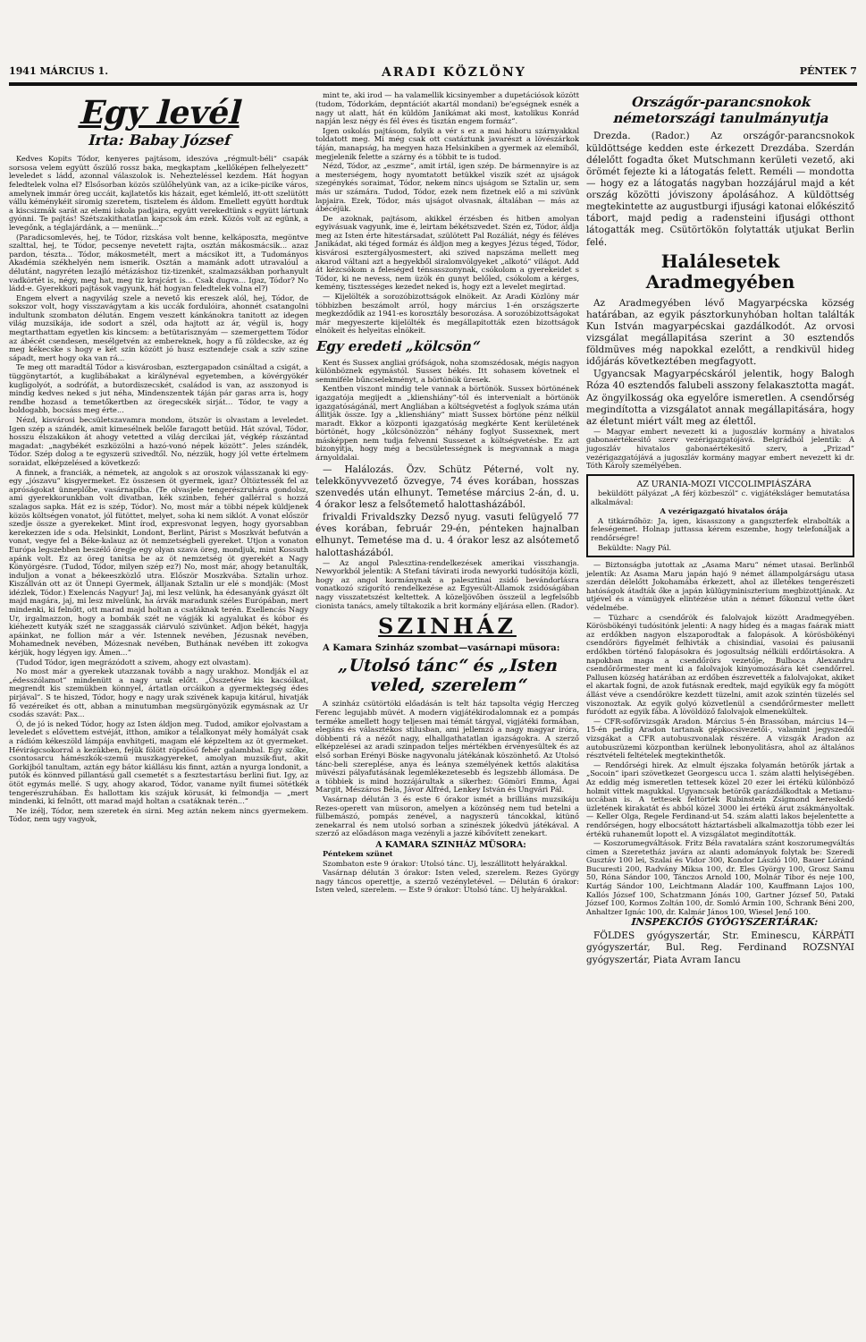1941 MÁRCIUS 1. ARADI KÖZLÖNY PÉNTEK 7
Egy levél
Irta: Babay József
Kedves Kopits Tódor, kenyeres pajtásom, ideszóva „régmult-béli“ csapák sorsosa velem együtt őszülő rossz baka, megkaptam „kellőképen felhelyezett“ leveledet s ládd, azonnal válaszolok is. Nehezteléssel kezdem. Hát hogyan feledtelek volna el? Elsősorban közös szülőhelyünk van, az a icike-picike város, amelynek immár öreg uccáit, kajlatetős kis házait, eget kémlelő, itt-ott szelütött vállu kéménykéit siromig szeretem, tisztelem és áldom. Emellett együtt hordtuk a kiscsizmák sarát az elemi iskola padjaira, együtt verekedtünk s együtt lártunk gyónni. Te pajtás! Szétszakithatatlan kapcsok ám ezek. Közös volt az egünk, a levegőnk, a téglajárdánk, a — menünk...“
(Paradicsomlevés, hej, te Tódor, rizskása volt benne, kelkáposzta, megöntve szalttal, hej, te Tódor, pecsenye nevetett rajta, osztán mákosmácsik... azaz pardon, tészta... Tódor, mákosmetélt, mert a mácsikot itt, a Tudományos Akadémia székhelyén nem ismerik. Osztán a mamánk adott utravalóul a délutánt, nagyréten lezajló métázáshoz tiz-tizenkét, szalmazsákban porhanyult vadkörtét is, négy, meg hat, meg tiz krajcárt is... Csak dugva... Igaz, Tódor? No ládd-e. Gyerekkori pajtások vagyunk, hát hogyan feledtelek volna el?)
Engem elvert a nagyvilág szele a nevető kis ereszek alól, hej, Tódor, de sokszor volt, hogy visszavágytam a kis uccák fordulóira, ahonnét csatangolni indultunk szombaton délután. Engem veszett kánkánokra tanitott az idegen világ muzsikája, ide sodort a szél, oda hajtott az ár, végül is, hogy megtarthattam egyetlen kis kincsem: a betütarisznyám — szemergettem Tódor az ábécét csendesen, mesélgetvén az embereknek, hogy a fű zöldecske, az ég meg kékecske s hogy e két szin között jó husz esztendeje csak a sziv szine sápadt, mert hogy oka van rá...
Te meg ott maradtál Tódor a kisvárosban, esztergapadon csináltad a csigát, a tüggönytartót, a kuglibábakat a királynéval egyetemben, a kövérgyökér kugligolyót, a sodrófát, a butordiszecskét, családod is van, az asszonyod is mindig kedves neked s jut néha, Mindenszentek táján pár garas arra is, hogy rendbe hozasd a temetőkertben az öregecskék sirját... Tódor, te vagy a boldogabb, bocsáss meg érte...
Nézd, kisvárosi becsületszavamra mondom, ötször is olvastam a leveledet. Igen szép a szándék, amit kimesélnek belőle faragott betüid. Hát szóval, Tódor, hosszu élszakákon át ahogy vetetted a világ dercikai ját, végkép rászántad magadat: „nagybékét eszközölni a hazó-vonó népek között“. Jeles szándék, Tódor. Szép dolog a te egyszerü szivedtől. No, nézzük, hogy jól vette értelmem soraidat, elképzelésed a következő:
A finnek, a franciák, a németek, az angolok s az oroszok válasszanak ki egy-egy „jószavu“ kisgyermeket. Ez összesen öt gyermek, igaz? Öltöztessék fel az apróságokat ünneplőbe, vasárnapiba. (Te olvasjele tengerészruhára gondolsz, ami gyerekkorunkban volt divatban, kék szinben, fehér gallérral s hozzá szalagos sapka. Hát ez is szép, Tódor). No, most már a többi népek küldjenek közös költségen vonatot, jól fütöttet, melyet, soha ki nem siklót. A vonat először szedje össze a gyerekeket. Mint írod, expresvonat legyen, hogy gyorsabban kerekezzen ide s oda. Helsinkit, Londont, Berlint, Párist s Moszkvát befutván a vonat, vegye fel a Béke-kalauz az öt nemzetségbeli gyereket. Utjon a vonaton Európa legszebben beszélő öregje egy olyan szava öreg, mondjuk, mint Kossuth apánk volt. Ez az öreg tanitsa be az öt nemzetség öt gyerekét a Nagy Könyörgésre. (Tudod, Tódor, milyen szép ez?) No, most már, ahogy betanulták, induljon a vonat a békeeszközlő utra. Először Moszkvába. Sztalin urhoz. Kiszállván ott az öt Ünnepi Gyermek, álljanak Sztalin ur elé s mondják: (Most idézlek, Tódor.) Exelencás Nagyur! Jaj, mi lesz velünk, ha édesanyánk gyászt ölt majd magára, jaj, mi lesz mivelünk, ha árvák maradunk széles Európában, mert mindenki, ki felnőtt, ott marad majd holtan a csatáknak terén. Exellencás Nagy Ur, irgalmazzon, hogy a bombák szét ne vágják ki agyalukat és kóbor és kiéhezett kutyák szét ne szaggassák ciárvuló szivünket. Adjon békét, hagyja apáinkat, ne follion már a vér. Istennek nevében, Jézusnak nevében, Mohamednek nevében, Mózesnak nevében, Buthának nevében itt zokogva kérjük, hogy légyen igy. Ámen...“
(Tudod Tódor, igen megrázódott a szivem, ahogy ezt olvastam).
No most már a gyerekek utazzanak tovább a nagy urakhoz. Mondják el az „édesszólamot“ mindenütt a nagy urak előtt. „Összetéve kis kacsóikat, megrendt kis szemükben könnyel, ártatlan orcáikon a gyermektegség édes pirjával“. S te hiszed, Tódor, hogy e nagy urak szivének kapuja kitárul, hivatják fő vezéreiket és ott, abban a minutumban megsürgönyözik egymásnak az Ur csodás szavát: Pax...
Ó, de jó is neked Tódor, hogy az Isten áldjon meg. Tudod, amikor ejolvastam a leveledet s elővettem estvéját, itthon, amikor a télalkonyat mély homályát csak a rádióm kékeszöld lámpája envhitgeti, magam elé képzeltem az öt gyermeket. Hévirágcsokorral a kezükben, fejük fölött röpdöső fehér galambbal. Egy szőke, csontosarcu hámészkók-szemü muszkagyereket, amolyan muzsik-fiut, akit Gorkijból tanultam, aztán egy bátor kiállásu kis finnt, aztán a nyurga londonit, a putók és könnved pillantású gall csemetét s a fesztestartásu berlini fiut. Igy, az ötöt egymás mellé. S ugy, ahogy akarod, Tódor, vaname nyilt fiumei sötétkék tengerészruhában. És hallottam kis szájuk körusát, ki felmondja — „mert mindenki, ki felnőtt, ott marad majd holtan a csatáknak terén...“
Ne izélj, Tódor, nem szeretek én sirni. Meg aztán nekem nincs gyermekem. Tódor, nem ugy vagyok,
mint te, aki irod — ha valamellik kicsinyember a dupetációsok között (tudom, Tódorkám, depntációt akartál mondani) be'egségnek esnék a nagy ut alatt, hát én küldöm Janikámat aki most, katolikus Konrád napján lesz négy és fél éves és tisztán engem formáz“.
Igen oskolás pajtásom, folyik a vér s ez a mai háboru szárnyakkal toldatott meg. Mi még csak ott csatáztunk javarészt a lövészárkok táján, manapság, ha megyen haza Helsinkiben a gyermek az elemiből, megjelenik felette a szárny és a többit te is tudod.
Nézd, Tódor, az „eszme“, amit irtál, igen szép. De bármennyire is az a mesterségem, hogy nyomtatott betükkel viszik szét az ujságok szegénykés soraimat, Tódor, nekem nincs ujságom se Sztalin ur, sem más ur számára. Tudod, Tódor, ezek nem fizetnek elő a mi szivünk lapjaira. Ezek, Tódor, más ujságot olvasnak, általában — más az ábécéjük.
De azoknak, pajtásom, akikkel érzésben és hitben amolyan egyivásuak vagyunk, ime é, leirtam békétszvedet. Szén ez, Tódor, áldja meg az Isten érte hitestársadat, szülötett Pal Rozáliát, négy és féléves Janikádat, aki téged formáz és áldjon meg a kegyes Jézus téged, Tódor, kisvárosi esztergályosmestert, aki szived napszáma mellett meg akarod váltani azt a hegyekből siralomvölgyeket „alkotó“ világot. Add át kézcsókom a feleséged ténsasszonynak, csókolom a gyerekeidet s Tódor, ki ne nevess, nem üzök én gunyt belőled, csókolom a kérges, kemény, tisztességes kezedet neked is, hogy ezt a levelet megirtad.
— Kijelölték a sorozóbizottságok elnökeit. Az Aradi Közlöny már többizben beszámolt arról, hogy március 1-én országszerte megkezdődik az 1941-es korosztály besorozása. A sorozóbizottságokat már megyeszerte kijelölték és megállapitották ezen bizottságok elnökeit és helyeitas elnökeit.
Egy eredeti „kölcsön“
Kent és Sussex angliai grófságok, noha szomszédosak, mégis nagyon különböznek egymástól. Sussex békés. Itt sohasem követnek el semmiféle bűncselekményt, a börtönök üresek.
Kentben viszont mindig tele vannak a börtönök. Sussex börtönének igazgatója megijedt a „klienshiány“-tól és intervenialt a börtönök igazgatóságánál, mert Angliában a költségvetést a foglyok száma után állitják össze. Igy a „klienshiány“ miatt Sussex börtöne pénz nélkül maradt. Ekkor a központi igazgatóság megkérte Kent kerületének börtönét, hogy „kölcsönözzön“ néhány foglyot Sussexnek, mert másképpen nem tudja felvenni Sussexet a költségvetésbe. Ez azt bizonyitja, hogy még a becsületességnek is megvannak a maga árnyoldalai.
— Halálozás. Özv. Schütz Péterné, volt ny. telekkönyvvezető özvegye, 74 éves korában, hosszas szenvedés után elhunyt. Temetése március 2-án, d. u. 4 órakor lesz a felsőtemető halottasházából.
frivaldi Frivaldszky Dezső nyug. vasuti felügyelő 77 éves korában, február 29-én, pénteken hajnalban elhunyt. Temetése ma d. u. 4 órakor lesz az alsótemető halottasházából.
— Az angol Palesztina-rendelkezések amerikai visszhangja. Newyorkból jelentik: A Stefani távirati iroda newyorki tudósitója közli, hogy az angol kormánynak a palesztinai zsidó bevándorlásra vonatkozó szigorító rendelkezése az Egyesült-Államok zsidóságában nagy visszatetszést keltettek. A közeljövőben összeül a legfelsőbb cionista tanács, amely tiltakozik a brit kormány eljárása ellen. (Rador).
SZINHÁZ
A Kamara Szinház szombat—vasárnapi müsora:
„Utolsó tánc“ és „Isten veled, szerelem“
A szinház csütörtöki előadásán is telt ház tapsolta végig Herczeg Ferenc legujabb müvét. A modern vigjátékirodalomnak ez a pompás terméke amellett hogy teljesen mai témát tárgyal, vigjátéki formában, elegáns és választékos stilusban, ami jellemző a nagy magyar iróra, döbbenti rá a nézőt nagy, elhallgathatatlan igazságokra. A szerző elképzelései az aradi szinpadon teljes mértékben érvényesültek és az első sorban Erényi Böske nagyvonalu játékának köszönhető. Az Utolsó tánc-beli szereplése, anya és leánya személyének kettős alakitása müvészi pályafutásának legemlékezetesebb és legszebb állomása. De a többiek is mind hozzájárultak a sikerhez: Gömöri Emma, Ágai Margit, Mészáros Béla, Jávor Alfréd, Lenkey István és Ungvári Pál.
Vasárnap délután 3 és este 6 órakor ismét a brilliáns muzsikáju Rezes-operett van müsoron, amelyen a közönség nem tud betelni a fülbemászó, pompás zenével, a nagyszerü táncokkal, kitünő zenekarral és nem utolsó sorban a szinészek jókedvü játékával. A szerző az előadáson maga vezényli a jazzé kibővített zenekart.
A KAMARA SZINHÁZ MÜSORA:
Péntekem szünet
Szombaton este 9 órakor: Utolsó tánc. Uj, leszállitott helyárakkal.
Vasárnap délután 3 órakor: Isten veled, szerelem. Rezes György nagy táncos operettje, a szerző vezényletével. — Délután 6 órakor: Isten veled, szerelem. — Este 9 órakor: Utolsó tánc. Uj helyárakkal.
Országőr-parancsnokok németországi tanulmányutja
Drezda. (Rador.) Az országőr-parancsnokok küldöttsége kedden este érkezett Drezdába. Szerdán délelőtt fogadta őket Mutschmann kerületi vezető, aki örömét fejezte ki a látogatás felett. Reméli — mondotta — hogy ez a látogatás nagyban hozzájárul majd a két ország közötti jóviszony ápolásához. A küldöttség megtekintette az augustburgi ifjusági katonai előkészitő tábort, majd pedig a radensteini ifjusági otthont látogatták meg. Csütörtökön folytatták utjukat Berlin felé.
Halálesetek Aradmegyében
Az Aradmegyében lévő Magyarpécska község határában, az egyik pásztorkunyhóban holtan találták Kun István magyarpécskai gazdálkodót. Az orvosi vizsgálat megállapitása szerint a 30 esztendős földmüves még napokkal ezelőtt, a rendkivül hideg időjárás következtében megfagyott.
Ugyancsak Magyarpécskáról jelentik, hogy Balogh Róza 40 esztendős falubeli asszony felakasztotta magát. Az öngyilkosság oka egyelőre ismeretlen. A csendőrség megindította a vizsgálatot annak megállapitására, hogy az életunt miért vált meg az élettől.
— Magyar embert nevezett ki a jugoszláv kormány a hivatalos gabonaértékesitő szerv vezérigazgatójává. Belgrádból jelentik: A jugoszláv hivatalos gabonaértékesitő szerv, a „Prizad“ vezérigazgatójává a jugoszláv kormány magyar embert nevezett ki dr. Tóth Károly személyében.
AZ URANIA-MOZI VICCOLIMPIÁSZÁRA
beküldött pályázat „A férj közbeszól“ c. vigjátéksláger bemutatása alkalmával:
A vezérigazgató hivatalos órája
A titkárnőhöz: Ja, igen, kisasszony a gangszterfek elrabolták a feleségemet. Holnap juttassa kérem eszembe, hogy telefonáljak a rendőrségre!
Beküldte: Nagy Pál.
— Biztonságba jutottak az „Asama Maru“ német utasai. Berlinből jelentik: Az Asama Maru japán hajó 9 német állampolgárságu utasa szerdán délelőtt Jokohamába érkezett, ahol az illetékes tengerészeti hatóságok átadták őke a japán külügyminiszterium megbizottjának. Az utjével és a vámügyek elintézése után a német főkonzul vette őket védelmébe.
— Tüzharc a csendőrök és falolvajok között Aradmegyében. Körösbökényi tudósitónk jelenti: A nagy hideg és a magas faárak miatt az erdőkben nagyon elszaporodtak a falopások. A körösbökényi csendőrörs figyelmét felhivták a chisindiai, vasoiai és paiusanii erdőkben történő falopásokra és jogosultság nélküli erdőirtásokra. A napokban maga a csendőrörs vezetője, Bulboca Alexandru csendőrőrmester ment ki a falolvajok kinyomozására két csendőrrel. Pallusen község határában az erdőben észrevették a falolvajokat, akiket el akartak fogni, de azok futásnak eredtek, majd egyikük egy fa mögött állást véve a csendőrökre kezdett tüzelni, amit azok szintén tüzelés sel viszonoztak. Az egyik golyó közvetlenül a csendőrőrmester mellett furódott az egyik fába. A lövöldöző falolvajok elmenekültek.
— CFR-sofőrvizsgák Aradon. Március 5-én Brassóban, március 14—15-én pedig Aradon tartanak gépkocsivezetői-, valamint jegyszedői vizsgákat a CFR autobuszvonalak részére. A vizsgák Aradon az autobuszüzemi központban kerülnek lebonyolitásra, ahol az általános résztvételi feltételek megtekinthetők.
— Rendőrségi hirek. Az elmult éjszaka folyamán betörők jártak a „Socoin“ ipari szövetkezet Georgescu ucca 1. szám alatti helyiségében. Az eddig még ismeretlen tettesek közel 20 ezer lei értékü különböző holmit vittek magukkal. Ugyancsak betörők garázdálkodtak a Metianu-uccában is. A tettesek feltörték Rubinstein Zsigmond kereskedő üzletének kirakatát és abból közel 3000 lei értékü árut zsákmányoltak. — Keller Olga, Regele Ferdinand-ut 54. szám alatti lakos bejelentette a rendőrségen, hogy elbocsátott háztartásbeli alkalmazottja több ezer lei értékü ruhaneműt lopott el. A vizsgálatot megindították.
— Koszorumegváltások. Fritz Béla ravatalára szánt koszorumegváltás cimen a Szeretetház javára az alanti adományok folytak be: Szeredi Gusztáv 100 lei, Szalai és Vidor 300, Kondor László 100, Bauer Lóránd Bucuresti 200, Radvány Miksa 100, dr. Eles György 100, Grosz Samu 50, Róna Sándor 100, Tánczos Arnold 100, Molnár Tibor és neje 100, Kurtág Sándor 100, Leichtmann Aladár 100, Kauffmann Lajos 100, Kallós József 100, Schatzmann Jónás 100, Gartner József 50, Pataki József 100, Kormos Zoltán 100, dr. Somló Ármin 100, Schrank Béni 200, Anhaltzer Ignác 100, dr. Kalmár János 100, Wiesel Jenő 100.
INSPEKCIÓS GYÓGYSZERTÁRAK:
FÖLDES gyógyszertár, Str. Eminescu, KÁRPÁTI gyógyszertár, Bul. Reg. Ferdinand ROZSNYAI gyógyszertár, Piata Avram Iancu